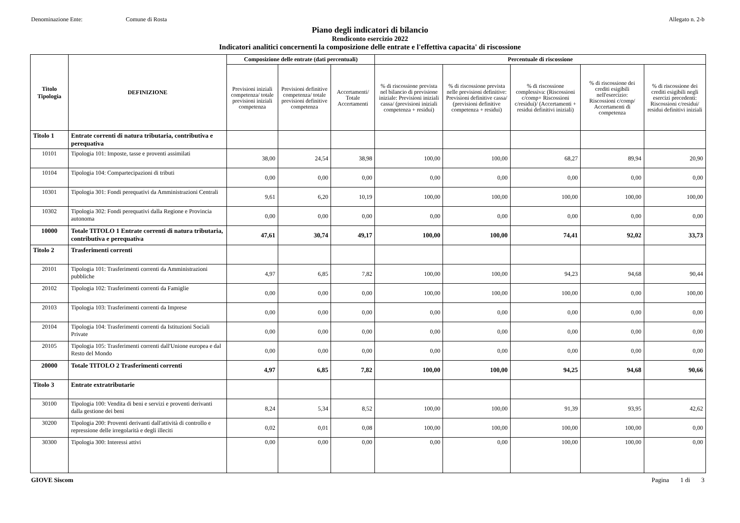Denominazione Ente: Comune di Rosta Allegato n. 2-b
Piano degli indicatori di bilancio
Rendiconto esercizio 2022
Indicatori analitici concernenti la composizione delle entrate e l'effettiva capacita' di riscossione
| Titolo Tipologia | DEFINIZIONE | Composizione delle entrate (dati percentuali) | | | Percentuale di riscossione | | | | |
| --- | --- | --- | --- | --- | --- | --- | --- | --- | --- |
| | | Previsioni iniziali competenza/ totale previsioni iniziali competenza | Previsioni definitive competenza/ totale previsioni definitive competenza | Accertamenti/ Totale Accertamenti | % di riscossione prevista nel bilancio di previsione iniziale: Previsioni iniziali cassa/ (previsioni iniziali competenza + residui) | % di riscossione prevista nelle previsioni definitive: Previsioni definitive cassa/ (previsioni definitive competenza + residui) | % di riscossione complessiva: (Riscossioni c/comp+ Riscossioni c/residui)/ (Accertamenti + residui definitivi iniziali) | % di riscossione dei crediti esigibili nell'esercizio: Riscossioni c/comp/ Accertamenti di competenza | % di riscossione dei crediti esigibili negli esercizi precedenti: Riscossioni c/residui/ residui definitivi iniziali |
| Titolo 1 | Entrate correnti di natura tributaria, contributiva e perequativa | | | | | | | | |
| 10101 | Tipologia 101: Imposte, tasse e proventi assimilati | 38,00 | 24,54 | 38,98 | 100,00 | 100,00 | 68,27 | 89,94 | 20,90 |
| 10104 | Tipologia 104: Compartecipazioni di tributi | 0,00 | 0,00 | 0,00 | 0,00 | 0,00 | 0,00 | 0,00 | 0,00 |
| 10301 | Tipologia 301: Fondi perequativi da Amministrazioni Centrali | 9,61 | 6,20 | 10,19 | 100,00 | 100,00 | 100,00 | 100,00 | 100,00 |
| 10302 | Tipologia 302: Fondi perequativi dalla Regione e Provincia autonoma | 0,00 | 0,00 | 0,00 | 0,00 | 0,00 | 0,00 | 0,00 | 0,00 |
| 10000 | Totale TITOLO 1 Entrate correnti di natura tributaria, contributiva e perequativa | 47,61 | 30,74 | 49,17 | 100,00 | 100,00 | 74,41 | 92,02 | 33,73 |
| Titolo 2 | Trasferimenti correnti | | | | | | | | |
| 20101 | Tipologia 101: Trasferimenti correnti da Amministrazioni pubbliche | 4,97 | 6,85 | 7,82 | 100,00 | 100,00 | 94,23 | 94,68 | 90,44 |
| 20102 | Tipologia 102: Trasferimenti correnti da Famiglie | 0,00 | 0,00 | 0,00 | 100,00 | 100,00 | 100,00 | 0,00 | 100,00 |
| 20103 | Tipologia 103: Trasferimenti correnti da Imprese | 0,00 | 0,00 | 0,00 | 0,00 | 0,00 | 0,00 | 0,00 | 0,00 |
| 20104 | Tipologia 104: Trasferimenti correnti da Istituzioni Sociali Private | 0,00 | 0,00 | 0,00 | 0,00 | 0,00 | 0,00 | 0,00 | 0,00 |
| 20105 | Tipologia 105: Trasferimenti correnti dall'Unione europea e dal Resto del Mondo | 0,00 | 0,00 | 0,00 | 0,00 | 0,00 | 0,00 | 0,00 | 0,00 |
| 20000 | Totale TITOLO 2 Trasferimenti correnti | 4,97 | 6,85 | 7,82 | 100,00 | 100,00 | 94,25 | 94,68 | 90,66 |
| Titolo 3 | Entrate extratributarie | | | | | | | | |
| 30100 | Tipologia 100: Vendita di beni e servizi e proventi derivanti dalla gestione dei beni | 8,24 | 5,34 | 8,52 | 100,00 | 100,00 | 91,39 | 93,95 | 42,62 |
| 30200 | Tipologia 200: Proventi derivanti dall'attività di controllo e repressione delle irregolarità e degli illeciti | 0,02 | 0,01 | 0,08 | 100,00 | 100,00 | 100,00 | 100,00 | 0,00 |
| 30300 | Tipologia 300: Interessi attivi | 0,00 | 0,00 | 0,00 | 0,00 | 0,00 | 100,00 | 100,00 | 0,00 |
GIOVE Siscom Pagina 1 di 3